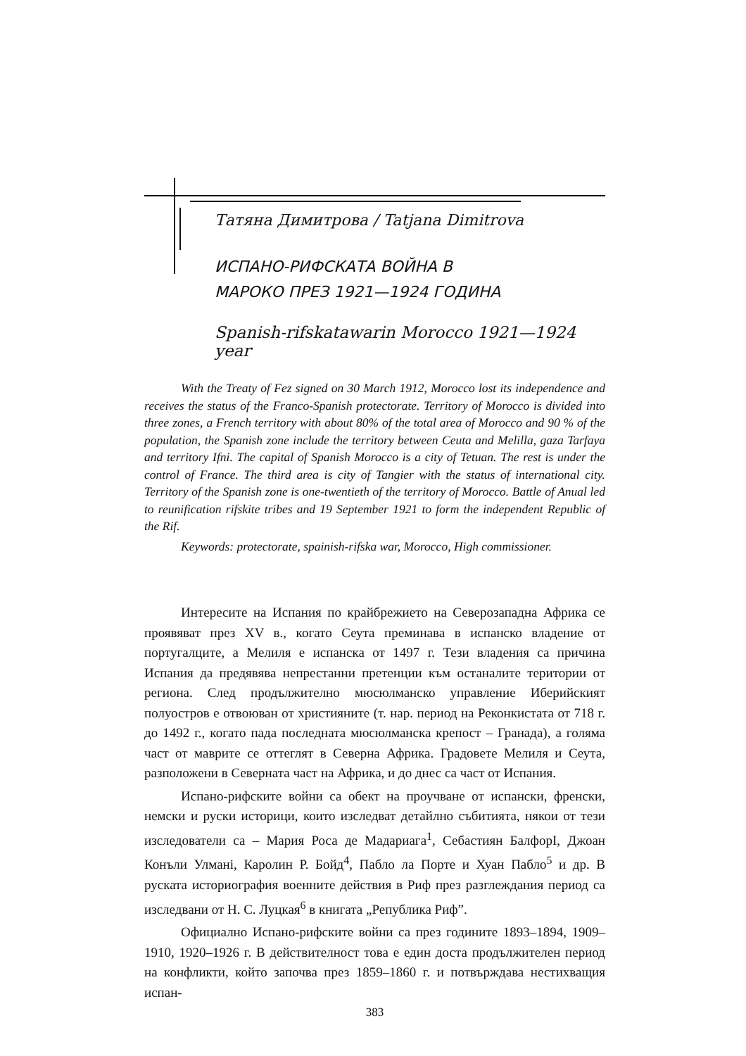Татяна Димитрова / Tatjana Dimitrova
ИСПАНО-РИФСКАТА ВОЙНА В
МАРОКО ПРЕЗ 1921—1924 ГОДИНА
Spanish-rifskatawarin Morocco 1921—1924 year
With the Treaty of Fez signed on 30 March 1912, Morocco lost its independence and receives the status of the Franco-Spanish protectorate. Territory of Morocco is divided into three zones, a French territory with about 80% of the total area of Morocco and 90 % of the population, the Spanish zone include the territory between Ceuta and Melilla, gaza Tarfaya and territory Ifni. The capital of Spanish Morocco is a city of Tetuan. The rest is under the control of France. The third area is city of Tangier with the status of international city. Territory of the Spanish zone is one-twentieth of the territory of Morocco. Battle of Anual led to reunification rifskite tribes and 19 September 1921 to form the independent Republic of the Rif.
Keywords: protectorate, spainish-rifska war, Morocco, High commissioner.
Интересите на Испания по крайбрежието на Северозападна Африка се проявяват през XV в., когато Сеута преминава в испанско владение от португалците, а Мелиля е испанска от 1497 г. Тези владения са причина Испания да предявява непрестанни претенции към останалите територии от региона. След продължително мюсюлманско управление Иберийският полуостров е отвоюван от християните (т. нар. период на Реконкистата от 718 г. до 1492 г., когато пада последната мюсюлманска крепост – Гранада), а голяма част от маврите се оттеглят в Северна Африка. Градовете Мелиля и Сеута, разположени в Северната част на Африка, и до днес са част от Испания.
Испано-рифските войни са обект на проучване от испански, френски, немски и руски историци, които изследват детайлно събитията, някои от тези изследователи са – Мария Роса де Мадариага<sup>1</sup>, Себастиян БалфорI, Джоан Конъли Улмані, Каролин Р. Бойд<sup>4</sup>, Пабло ла Порте и Хуан Пабло<sup>5</sup> и др. В руската историография военните действия в Риф през разглеждания период са изследвани от Н. С. Луцкая<sup>6</sup> в книгата „Република Риф”.
Официално Испано-рифските войни са през годините 1893–1894, 1909–1910, 1920–1926 г. В действителност това е един доста продължителен период на конфликти, който започва през 1859–1860 г. и потвърждава нестихващия испан-
383